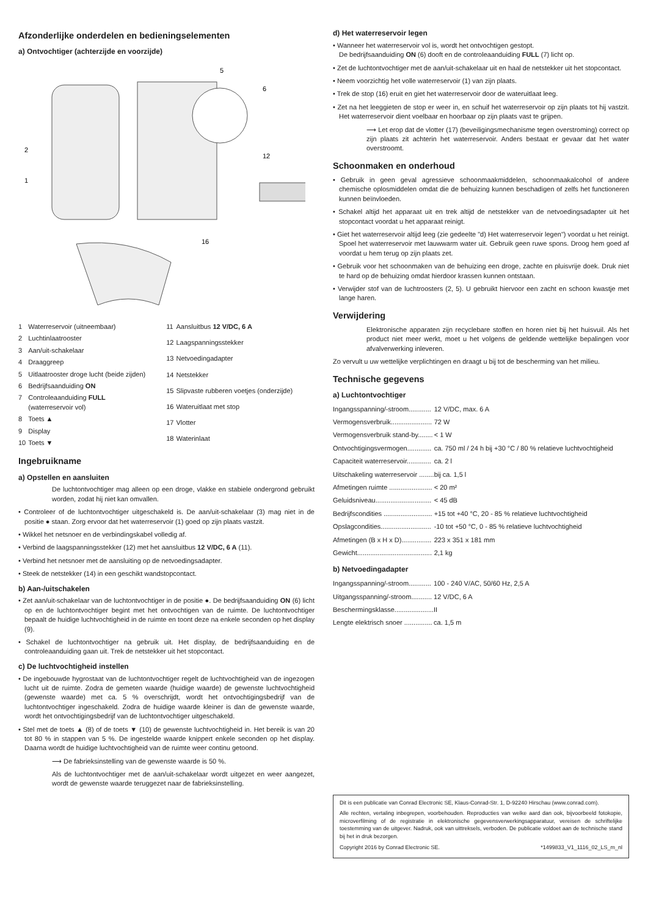Afzonderlijke onderdelen en bedieningselementen
a) Ontvochtiger (achterzijde en voorzijde)
2
1
5
6
12
16
| 1 | Waterreservoir (uitneembaar) |
| 2 | Luchtinlaatrooster |
| 3 | Aan/uit-schakelaar |
| 4 | Draaggreep |
| 5 | Uitlaatrooster droge lucht (beide zijden) |
| 6 | Bedrijfsaanduiding ON |
| 7 | Controleaanduiding FULL (waterreservoir vol) |
| 8 | Toets ▲ |
| 9 | Display |
| 10 | Toets ▼ |
| 11 | Aansluitbus 12 V/DC, 6 A |
| 12 | Laagspanningsstekker |
| 13 | Netvoedingadapter |
| 14 | Netstekker |
| 15 | Slipvaste rubberen voetjes (onderzijde) |
| 16 | Wateruitlaat met stop |
| 17 | Vlotter |
| 18 | Waterinlaat |
Ingebruikname
a) Opstellen en aansluiten
De luchtontvochtiger mag alleen op een droge, vlakke en stabiele ondergrond gebruikt worden, zodat hij niet kan omvallen.
• Controleer of de luchtontvochtiger uitgeschakeld is. De aan/uit-schakelaar (3) mag niet in de positie ● staan. Zorg ervoor dat het waterreservoir (1) goed op zijn plaats vastzit.
• Wikkel het netsnoer en de verbindingskabel volledig af.
• Verbind de laagspanningsstekker (12) met het aansluitbus 12 V/DC, 6 A (11).
• Verbind het netsnoer met de aansluiting op de netvoedingsadapter.
• Steek de netstekker (14) in een geschikt wandstopcontact.
b) Aan-/uitschakelen
• Zet aan/uit-schakelaar van de luchtontvochtiger in de positie ●. De bedrijfsaanduiding ON (6) licht op en de luchtontvochtiger begint met het ontvochtigen van de ruimte. De luchtontvochtiger bepaalt de huidige luchtvochtigheid in de ruimte en toont deze na enkele seconden op het display (9).
• Schakel de luchtontvochtiger na gebruik uit. Het display, de bedrijfsaanduiding en de controleaanduiding gaan uit. Trek de netstekker uit het stopcontact.
c) De luchtvochtigheid instellen
• De ingebouwde hygrostaat van de luchtontvochtiger regelt de luchtvochtigheid van de ingezogen lucht uit de ruimte. Zodra de gemeten waarde (huidige waarde) de gewenste luchtvochtigheid (gewenste waarde) met ca. 5 % overschrijdt, wordt het ontvochtigingsbedrijf van de luchtontvochtiger ingeschakeld. Zodra de huidige waarde kleiner is dan de gewenste waarde, wordt het ontvochtigingsbedrijf van de luchtontvochtiger uitgeschakeld.
• Stel met de toets ▲ (8) of de toets ▼ (10) de gewenste luchtvochtigheid in. Het bereik is van 20 tot 80 % in stappen van 5 %. De ingestelde waarde knippert enkele seconden op het display. Daarna wordt de huidige luchtvochtigheid van de ruimte weer continu getoond.
⟶ De fabrieksinstelling van de gewenste waarde is 50 %.
Als de luchtontvochtiger met de aan/uit-schakelaar wordt uitgezet en weer aangezet, wordt de gewenste waarde teruggezet naar de fabrieksinstelling.
d) Het waterreservoir legen
• Wanneer het waterreservoir vol is, wordt het ontvochtigen gestopt.
De bedrijfsaanduiding ON (6) dooft en de controleaanduiding FULL (7) licht op.
• Zet de luchtontvochtiger met de aan/uit-schakelaar uit en haal de netstekker uit het stopcontact.
• Neem voorzichtig het volle waterreservoir (1) van zijn plaats.
• Trek de stop (16) eruit en giet het waterreservoir door de wateruitlaat leeg.
• Zet na het leeggieten de stop er weer in, en schuif het waterreservoir op zijn plaats tot hij vastzit. Het waterreservoir dient voelbaar en hoorbaar op zijn plaats vast te grijpen.
⟶ Let erop dat de vlotter (17) (beveiligingsmechanisme tegen overstroming) correct op zijn plaats zit achterin het waterreservoir. Anders bestaat er gevaar dat het water overstroomt.
Schoonmaken en onderhoud
• Gebruik in geen geval agressieve schoonmaakmiddelen, schoonmaakalcohol of andere chemische oplosmiddelen omdat die de behuizing kunnen beschadigen of zelfs het functioneren kunnen beïnvloeden.
• Schakel altijd het apparaat uit en trek altijd de netstekker van de netvoedingsadapter uit het stopcontact voordat u het apparaat reinigt.
• Giet het waterreservoir altijd leeg (zie gedeelte "d) Het waterreservoir legen") voordat u het reinigt. Spoel het waterreservoir met lauwwarm water uit. Gebruik geen ruwe spons. Droog hem goed af voordat u hem terug op zijn plaats zet.
• Gebruik voor het schoonmaken van de behuizing een droge, zachte en pluisvrije doek. Druk niet te hard op de behuizing omdat hierdoor krassen kunnen ontstaan.
• Verwijder stof van de luchtroosters (2, 5). U gebruikt hiervoor een zacht en schoon kwastje met lange haren.
Verwijdering
Elektronische apparaten zijn recyclebare stoffen en horen niet bij het huisvuil. Als het product niet meer werkt, moet u het volgens de geldende wettelijke bepalingen voor afvalverwerking inleveren.
Zo vervult u uw wettelijke verplichtingen en draagt u bij tot de bescherming van het milieu.
Technische gegevens
a) Luchtontvochtiger
| Ingangsspanning/-stroom............ | 12 V/DC, max. 6 A |
| Vermogensverbruik...................... | 72 W |
| Vermogensverbruik stand-by........ | < 1 W |
| Ontvochtigingsvermogen............. | ca. 750 ml / 24 h bij +30 °C / 80 % relatieve luchtvochtigheid |
| Capaciteit waterreservoir............. | ca. 2 l |
| Uitschakeling waterreservoir ........ | bij ca. 1,5 l |
| Afmetingen ruimte ....................... | < 20 m² |
| Geluidsniveau.............................. | < 45 dB |
| Bedrijfscondities .......................... | +15 tot +40 °C, 20 - 85 % relatieve luchtvochtigheid |
| Opslagcondities........................... | -10 tot +50 °C, 0 - 85 % relatieve luchtvochtigheid |
| Afmetingen (B x H x D)................ | 223 x 351 x 181 mm |
| Gewicht........................................ | 2,1 kg |
b) Netvoedingadapter
| Ingangsspanning/-stroom............ | 100 - 240 V/AC, 50/60 Hz, 2,5 A |
| Uitgangsspanning/-stroom........... | 12 V/DC, 6 A |
| Beschermingsklasse..................... | II |
| Lengte elektrisch snoer ............... | ca. 1,5 m |
Dit is een publicatie van Conrad Electronic SE, Klaus-Conrad-Str. 1, D-92240 Hirschau (www.conrad.com).
Alle rechten, vertaling inbegrepen, voorbehouden. Reproducties van welke aard dan ook, bijvoorbeeld fotokopie, microverfilming of de registratie in elektronische gegevensverwerkingsapparatuur, vereisen de schriftelijke toestemming van de uitgever. Nadruk, ook van uittreksels, verboden. De publicatie voldoet aan de technische stand bij het in druk bezorgen.
Copyright 2016 by Conrad Electronic SE. *1499833_V1_1116_02_LS_m_nl